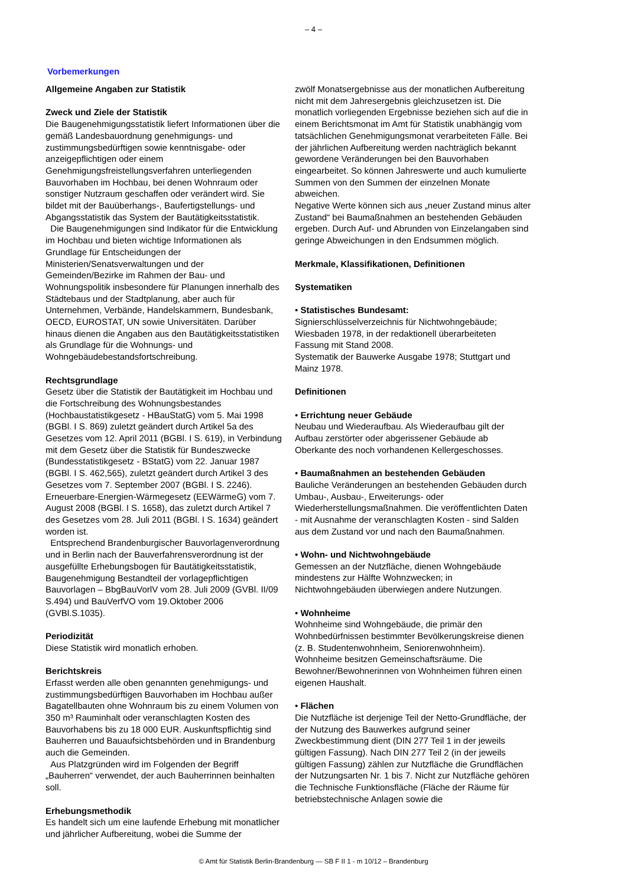– 4 –
Vorbemerkungen
Allgemeine Angaben zur Statistik
Zweck und Ziele der Statistik
Die Baugenehmigungsstatistik liefert Informationen über die gemäß Landesbauordnung genehmigungs- und zustimmungsbedürftigen sowie kenntnisgabe- oder anzeigepflichtigen oder einem Genehmigungsfreistellungsverfahren unterliegenden Bauvorhaben im Hochbau, bei denen Wohnraum oder sonstiger Nutzraum geschaffen oder verändert wird. Sie bildet mit der Bauüberhangs-, Baufertigstellungs- und Abgangsstatistik das System der Bautätigkeitsstatistik.
Die Baugenehmigungen sind Indikator für die Entwicklung im Hochbau und bieten wichtige Informationen als Grundlage für Entscheidungen der Ministerien/Senatsverwaltungen und der Gemeinden/Bezirke im Rahmen der Bau- und Wohnungspolitik insbesondere für Planungen innerhalb des Städtebaus und der Stadtplanung, aber auch für Unternehmen, Verbände, Handelskammern, Bundesbank, OECD, EUROSTAT, UN sowie Universitäten. Darüber hinaus dienen die Angaben aus den Bautätigkeitsstatistiken als Grundlage für die Wohnungs- und Wohngebäudebestandsfortschreibung.
Rechtsgrundlage
Gesetz über die Statistik der Bautätigkeit im Hochbau und die Fortschreibung des Wohnungsbestandes (Hochbaustatistikgesetz - HBauStatG) vom 5. Mai 1998 (BGBl. I S. 869) zuletzt geändert durch Artikel 5a des Gesetzes vom 12. April 2011 (BGBl. I S. 619), in Verbindung mit dem Gesetz über die Statistik für Bundeszwecke (Bundesstatistikgesetz - BStatG) vom 22. Januar 1987 (BGBl. I S. 462,565), zuletzt geändert durch Artikel 3 des Gesetzes vom 7. September 2007 (BGBl. I S. 2246).
Erneuerbare-Energien-Wärmegesetz (EEWärmeG) vom 7. August 2008 (BGBl. I S. 1658), das zuletzt durch Artikel 7 des Gesetzes vom 28. Juli 2011 (BGBl. I S. 1634) geändert worden ist.
Entsprechend Brandenburgischer Bauvorlagenverordnung und in Berlin nach der Bauverfahrensverordnung ist der ausgefüllte Erhebungsbogen für Bautätigkeitsstatistik, Baugenehmigung Bestandteil der vorlagepflichtigen Bauvorlagen – BbgBauVorlV vom 28. Juli 2009 (GVBl. II/09 S.494) und BauVerfVO vom 19.Oktober 2006 (GVBl.S.1035).
Periodizität
Diese Statistik wird monatlich erhoben.
Berichtskreis
Erfasst werden alle oben genannten genehmigungs- und zustimmungsbedürftigen Bauvorhaben im Hochbau außer Bagatellbauten ohne Wohnraum bis zu einem Volumen von 350 m³ Rauminhalt oder veranschlagten Kosten des Bauvorhabens bis zu 18 000 EUR. Auskunftspflichtig sind Bauherren und Bauaufsichtsbehörden und in Brandenburg auch die Gemeinden.
Aus Platzgründen wird im Folgenden der Begriff „Bauherren“ verwendet, der auch Bauherrinnen beinhalten soll.
Erhebungsmethodik
Es handelt sich um eine laufende Erhebung mit monatlicher und jährlicher Aufbereitung, wobei die Summe der
zwölf Monatsergebnisse aus der monatlichen Aufbereitung nicht mit dem Jahresergebnis gleichzusetzen ist. Die monatlich vorliegenden Ergebnisse beziehen sich auf die in einem Berichtsmonat im Amt für Statistik unabhängig vom tatsächlichen Genehmigungsmonat verarbeiteten Fälle. Bei der jährlichen Aufbereitung werden nachträglich bekannt gewordene Veränderungen bei den Bauvorhaben eingearbeitet. So können Jahreswerte und auch kumulierte Summen von den Summen der einzelnen Monate abweichen.
Negative Werte können sich aus „neuer Zustand minus alter Zustand“ bei Baumaßnahmen an bestehenden Gebäuden ergeben. Durch Auf- und Abrunden von Einzelangaben sind geringe Abweichungen in den Endsummen möglich.
Merkmale, Klassifikationen, Definitionen
Systematiken
• Statistisches Bundesamt:
Signierschlüsselverzeichnis für Nichtwohngebäude; Wiesbaden 1978, in der redaktionell überarbeiteten Fassung mit Stand 2008.
Systematik der Bauwerke Ausgabe 1978; Stuttgart und Mainz 1978.
Definitionen
• Errichtung neuer Gebäude
Neubau und Wiederaufbau. Als Wiederaufbau gilt der Aufbau zerstörter oder abgerissener Gebäude ab Oberkante des noch vorhandenen Kellergeschosses.
• Baumaßnahmen an bestehenden Gebäuden
Bauliche Veränderungen an bestehenden Gebäuden durch Umbau-, Ausbau-, Erweiterungs- oder Wiederherstellungsmaßnahmen. Die veröffentlichten Daten - mit Ausnahme der veranschlagten Kosten - sind Salden aus dem Zustand vor und nach den Baumaßnahmen.
• Wohn- und Nichtwohngebäude
Gemessen an der Nutzfläche, dienen Wohngebäude mindestens zur Hälfte Wohnzwecken; in Nichtwohngebäuden überwiegen andere Nutzungen.
• Wohnheime
Wohnheime sind Wohngebäude, die primär den Wohnbedürfnissen bestimmter Bevölkerungskreise dienen (z. B. Studentenwohnheim, Seniorenwohnheim). Wohnheime besitzen Gemeinschaftsräume. Die Bewohner/Bewohnerinnen von Wohnheimen führen einen eigenen Haushalt.
• Flächen
Die Nutzfläche ist derjenige Teil der Netto-Grundfläche, der der Nutzung des Bauwerkes aufgrund seiner Zweckbestimmung dient (DIN 277 Teil 1 in der jeweils gültigen Fassung). Nach DIN 277 Teil 2 (in der jeweils gültigen Fassung) zählen zur Nutzfläche die Grundflächen der Nutzungsarten Nr. 1 bis 7. Nicht zur Nutzfläche gehören die Technische Funktionsfläche (Fläche der Räume für betriebstechnische Anlagen sowie die
© Amt für Statistik Berlin-Brandenburg — SB F II 1 - m 10/12 – Brandenburg